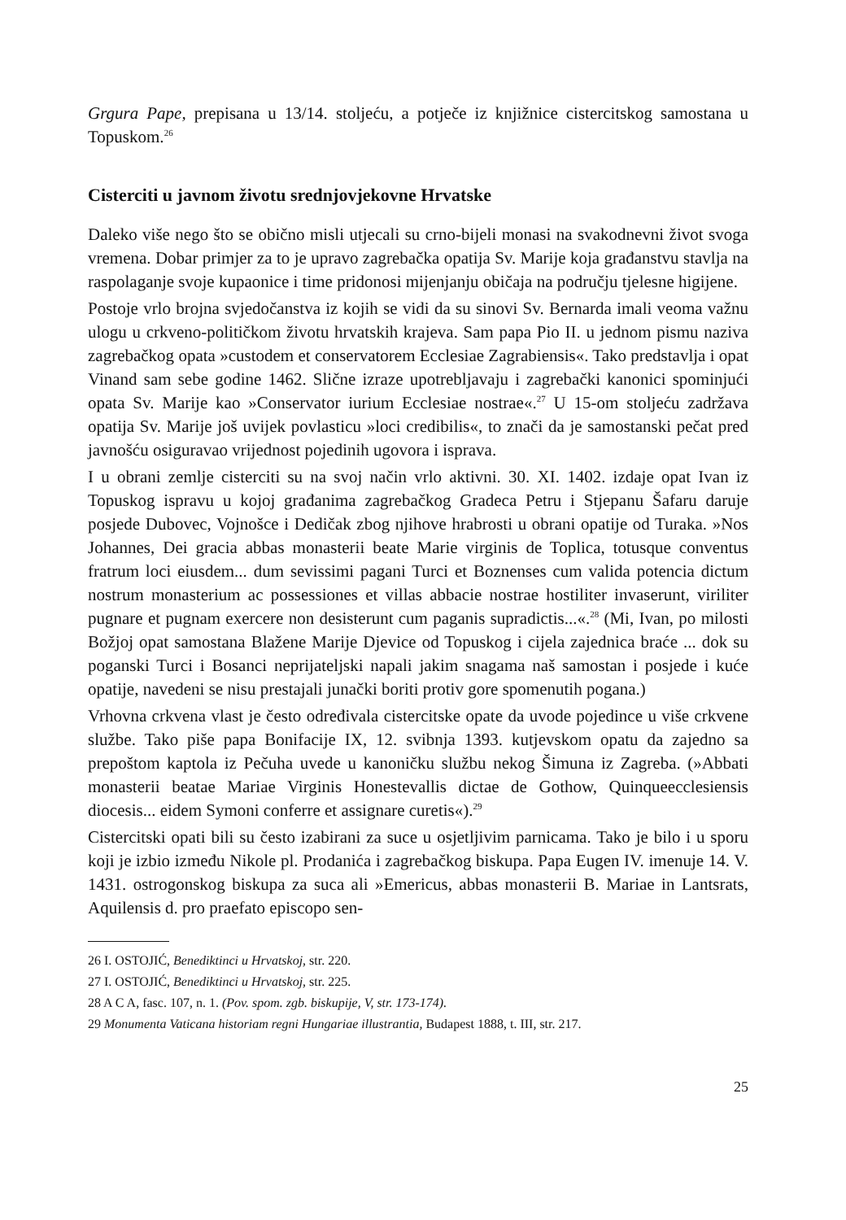Grgura Pape, prepisana u 13/14. stoljeću, a potječe iz knjižnice cistercitskog samostana u Topuskom.<sup>26</sup>
Cisterciti u javnom životu srednjovjekovne Hrvatske
Daleko više nego što se obično misli utjecali su crno-bijeli monasi na svakodnevni život svoga vremena. Dobar primjer za to je upravo zagrebačka opatija Sv. Marije koja građanstvu stavlja na raspolaganje svoje kupaonice i time pridonosi mijenjanju običaja na području tjelesne higijene.
Postoje vrlo brojna svjedočanstva iz kojih se vidi da su sinovi Sv. Bernarda imali veoma važnu ulogu u crkveno-političkom životu hrvatskih krajeva. Sam papa Pio II. u jednom pismu naziva zagrebačkog opata »custodem et conservatorem Ecclesiae Zagrabiensis«. Tako predstavlja i opat Vinand sam sebe godine 1462. Slične izraze upotrebljavaju i zagrebački kanonici spominjući opata Sv. Marije kao »Conservator iurium Ecclesiae nostrae«.<sup>27</sup> U 15-om stoljeću zadržava opatija Sv. Marije još uvijek povlasticu »loci credibilis«, to znači da je samostanski pečat pred javnošću osiguravao vrijednost pojedinih ugovora i isprava.
I u obrani zemlje cisterciti su na svoj način vrlo aktivni. 30. XI. 1402. izdaje opat Ivan iz Topuskog ispravu u kojoj građanima zagrebačkog Gradeca Petru i Stjepanu Šafaru daruje posjede Dubovec, Vojnošce i Dedičak zbog njihove hrabrosti u obrani opatije od Turaka. »Nos Johannes, Dei gracia abbas monasterii beate Marie virginis de Toplica, totusque conventus fratrum loci eiusdem... dum sevissimi pagani Turci et Boznenses cum valida potencia dictum nostrum monasterium ac possessiones et villas abbacie nostrae hostiliter invaserunt, viriliter pugnare et pugnam exercere non desisterunt cum paganis supradictis...«.<sup>28</sup> (Mi, Ivan, po milosti Božjoj opat samostana Blažene Marije Djevice od Topuskog i cijela zajednica braće ... dok su poganski Turci i Bosanci neprijateljski napali jakim snagama naš samostan i posjede i kuće opatije, navedeni se nisu prestajali junački boriti protiv gore spomenutih pogana.)
Vrhovna crkvena vlast je često određivala cistercitske opate da uvode pojedince u više crkvene službe. Tako piše papa Bonifacije IX, 12. svibnja 1393. kutjevskom opatu da zajedno sa prepoštom kaptola iz Pečuha uvede u kanoničku službu nekog Šimuna iz Zagreba. (»Abbati monasterii beatae Mariae Virginis Honestevallis dictae de Gothow, Quinqueecclesiensis diocesis... eidem Symoni conferre et assignare curetis«).<sup>29</sup>
Cistercitski opati bili su često izabirani za suce u osjetljivim parnicama. Tako je bilo i u sporu koji je izbio između Nikole pl. Prodanića i zagrebačkog biskupa. Papa Eugen IV. imenuje 14. V. 1431. ostrogonskog biskupa za suca ali »Emericus, abbas monasterii B. Mariae in Lantsrats, Aquilensis d. pro praefato episcopo sen-
26 I. OSTOJIĆ, Benediktinci u Hrvatskoj, str. 220.
27 I. OSTOJIĆ, Benediktinci u Hrvatskoj, str. 225.
28 A C A, fasc. 107, n. 1. (Pov. spom. zgb. biskupije, V, str. 173-174).
29 Monumenta Vaticana historiam regni Hungariae illustrantia, Budapest 1888, t. III, str. 217.
25